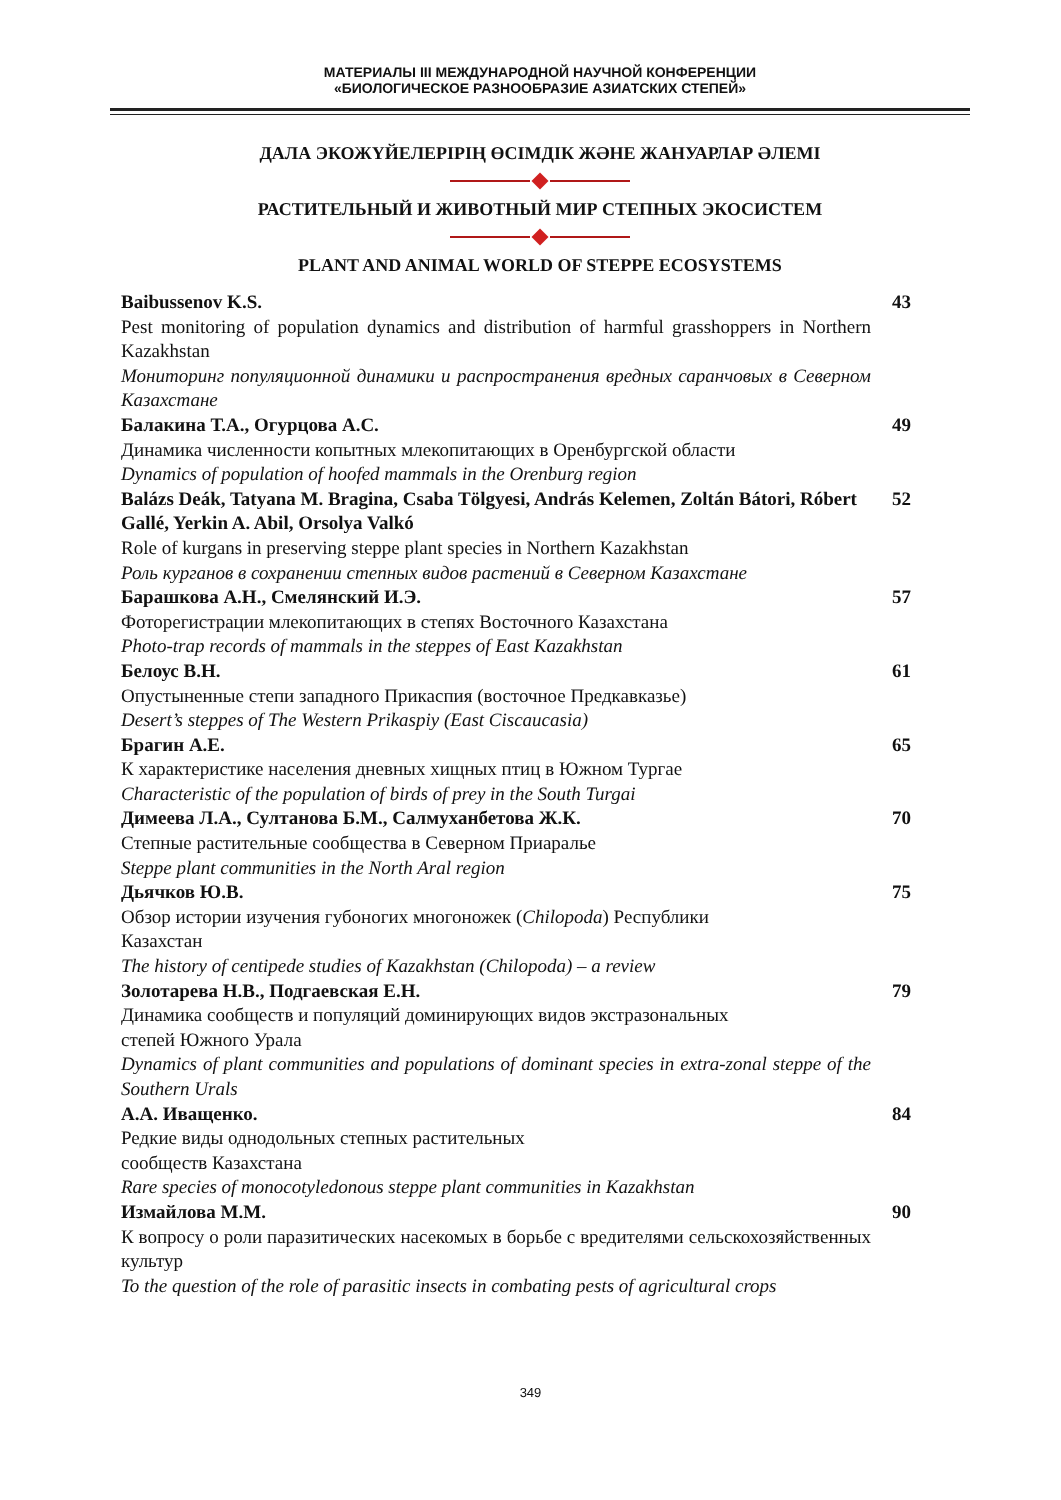МАТЕРИАЛЫ III МЕЖДУНАРОДНОЙ НАУЧНОЙ КОНФЕРЕНЦИИ
«БИОЛОГИЧЕСКОЕ РАЗНООБРАЗИЕ АЗИАТСКИХ СТЕПЕЙ»
ДАЛА ЭКОЖҮЙЕЛЕРІРІҢ ӨСІМДІК ЖӘНЕ ЖАНУАРЛАР ӘЛЕМІ
РАСТИТЕЛЬНЫЙ И ЖИВОТНЫЙ МИР СТЕПНЫХ ЭКОСИСТЕМ
PLANT AND ANIMAL WORLD OF STEPPE ECOSYSTEMS
Baibussenov K.S.
Pest monitoring of population dynamics and distribution of harmful grasshoppers in Northern Kazakhstan
Мониторинг популяционной динамики и распространения вредных саранчовых в Северном Казахстане
43
Балакина Т.А., Огурцова А.С.
Динамика численности копытных млекопитающих в Оренбургской области
Dynamics of population of hoofed mammals in the Orenburg region
49
Balázs Deák, Tatyana M. Bragina, Csaba Tölgyesi, András Kelemen, Zoltán Bátori, Róbert Gallé, Yerkin A. Abil, Orsolya Valkó
Role of kurgans in preserving steppe plant species in Northern Kazakhstan
Роль курганов в сохранении степных видов растений в Северном Казахстане
52
Барашкова А.Н., Смелянский И.Э.
Фоторегистрации млекопитающих в степях Восточного Казахстана
Photo-trap records of mammals in the steppes of East Kazakhstan
57
Белоус В.Н.
Опустыненные степи западного Прикаспия (восточное Предкавказье)
Desert’s steppes of The Western Prikaspiy (East Ciscaucasia)
61
Брагин А.Е.
К характеристике населения дневных хищных птиц в Южном Тургае
Characteristic of the population of birds of prey in the South Turgai
65
Димеева Л.А., Султанова Б.М., Салмуханбетова Ж.К.
Степные растительные сообщества в Северном Приаралье
Steppe plant communities in the North Aral region
70
Дьячков Ю.В.
Обзор истории изучения губоногих многоножек (Chilopoda) Республики
Казахстан
The history of centipede studies of Kazakhstan (Chilopoda) – a review
75
Золотарева Н.В., Подгаевская Е.Н.
Динамика сообществ и популяций доминирующих видов экстразональных
степей Южного Урала
Dynamics of plant communities and populations of dominant species in extra-zonal steppe of the Southern Urals
79
А.А. Иващенко.
Редкие виды однодольных степных растительных
сообществ Казахстана
Rare species of monocotyledonous steppe plant communities in Kazakhstan
84
Измайлова М.М.
К вопросу о роли паразитических насекомых в борьбе с вредителями сельскохозяйственных культур
To the question of the role of parasitic insects in combating pests of agricultural crops
90
349